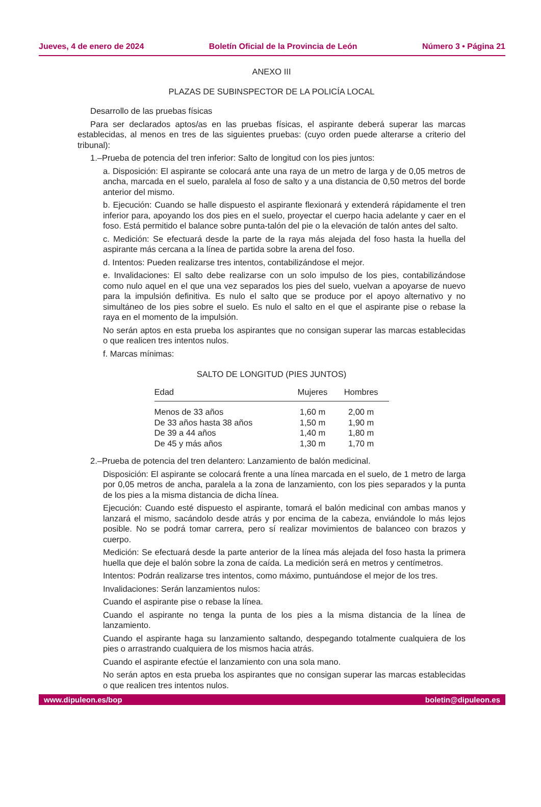Jueves, 4 de enero de 2024 Boletín Oficial de la Provincia de León Número 3 • Página 21
ANEXO III
PLAZAS DE SUBINSPECTOR DE LA POLICÍA LOCAL
Desarrollo de las pruebas físicas
Para ser declarados aptos/as en las pruebas físicas, el aspirante deberá superar las marcas establecidas, al menos en tres de las siguientes pruebas: (cuyo orden puede alterarse a criterio del tribunal):
1.–Prueba de potencia del tren inferior: Salto de longitud con los pies juntos:
a. Disposición: El aspirante se colocará ante una raya de un metro de larga y de 0,05 metros de ancha, marcada en el suelo, paralela al foso de salto y a una distancia de 0,50 metros del borde anterior del mismo.
b. Ejecución: Cuando se halle dispuesto el aspirante flexionará y extenderá rápidamente el tren inferior para, apoyando los dos pies en el suelo, proyectar el cuerpo hacia adelante y caer en el foso. Está permitido el balance sobre punta-talón del pie o la elevación de talón antes del salto.
c. Medición: Se efectuará desde la parte de la raya más alejada del foso hasta la huella del aspirante más cercana a la línea de partida sobre la arena del foso.
d. Intentos: Pueden realizarse tres intentos, contabilizándose el mejor.
e. Invalidaciones: El salto debe realizarse con un solo impulso de los pies, contabilizándose como nulo aquel en el que una vez separados los pies del suelo, vuelvan a apoyarse de nuevo para la impulsión definitiva. Es nulo el salto que se produce por el apoyo alternativo y no simultáneo de los pies sobre el suelo. Es nulo el salto en el que el aspirante pise o rebase la raya en el momento de la impulsión.
No serán aptos en esta prueba los aspirantes que no consigan superar las marcas establecidas o que realicen tres intentos nulos.
f. Marcas mínimas:
SALTO DE LONGITUD (PIES JUNTOS)
| Edad | Mujeres | Hombres |
| --- | --- | --- |
| Menos de 33 años | 1,60 m | 2,00 m |
| De 33 años hasta 38 años | 1,50 m | 1,90 m |
| De 39 a 44 años | 1,40 m | 1,80 m |
| De 45 y más años | 1,30 m | 1,70 m |
2.–Prueba de potencia del tren delantero: Lanzamiento de balón medicinal.
Disposición: El aspirante se colocará frente a una línea marcada en el suelo, de 1 metro de larga por 0,05 metros de ancha, paralela a la zona de lanzamiento, con los pies separados y la punta de los pies a la misma distancia de dicha línea.
Ejecución: Cuando esté dispuesto el aspirante, tomará el balón medicinal con ambas manos y lanzará el mismo, sacándolo desde atrás y por encima de la cabeza, enviándole lo más lejos posible. No se podrá tomar carrera, pero sí realizar movimientos de balanceo con brazos y cuerpo.
Medición: Se efectuará desde la parte anterior de la línea más alejada del foso hasta la primera huella que deje el balón sobre la zona de caída. La medición será en metros y centímetros.
Intentos: Podrán realizarse tres intentos, como máximo, puntuándose el mejor de los tres.
Invalidaciones: Serán lanzamientos nulos:
Cuando el aspirante pise o rebase la línea.
Cuando el aspirante no tenga la punta de los pies a la misma distancia de la línea de lanzamiento.
Cuando el aspirante haga su lanzamiento saltando, despegando totalmente cualquiera de los pies o arrastrando cualquiera de los mismos hacia atrás.
Cuando el aspirante efectúe el lanzamiento con una sola mano.
No serán aptos en esta prueba los aspirantes que no consigan superar las marcas establecidas o que realicen tres intentos nulos.
www.dipuleon.es/bop boletin@dipuleon.es